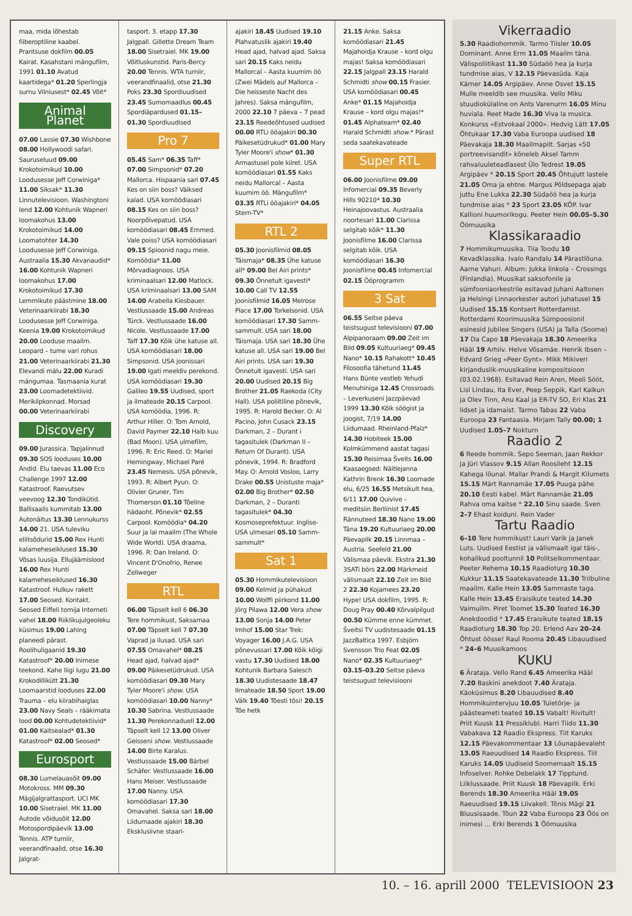maa, mida lõhestab fiiberoptiline kaabel. Prantsuse dokfilm 00.05 Kairat. Kasahstani mängufilm, 1991 01.10 Avatud kaartidega* 01.20 Sperlingja surnu Vilniusest* 02.45 Võit*
Animal Planet
07.00 Lassie 07.30 Wishbone 08.00 Hollywoodi safari. Sauruseluud 09.00 Krokotoimikud 10.00 Loodusesse Jeff Corwiniga* 11.00 Siksak* 11.30 Linnutelevisioon. Washingtoni lend 12.00 Kohtunik Wapneri loomakohus 13.00 Krokotoimikud 14.00 Loomatohter 14.30 Loodusesse Jeff Corwiniga. Austraalia 15.30 Akvanaudid* 16.00 Kohtunik Wapneri loomakohus 17.00 Krokotoimikud 17.30 Lemmikute päästmine 18.00 Veterinaarkiirabi 18.30 Loodusesse Jeff Corwiniga. Keenia 19.00 Krokotoimikud 20.00 Looduse maailm. Leopard – tume vari rohus 21.00 Veterinaarkiirabi 21.30 Elevandi mälu 22.00 Kuradi mängumaa. Tasmaania kurat 23.00 Loomadetektiivid. Merikilpkonnad. Morsad 00.00 Veterinaarkiirabi
Discovery
09.00 Jurassica. Tapjalinnud 09.30 SOS looduses 10.00 Andid. Elu taevas 11.00 Eco Challenge 1997 12.00 Katastroof. Raevutsev veevoog 12.30 Tondikütid. Ballisaalis kummitab 13.00 Autonäitus 13.30 Lennukurss 14.00 21. USA tuleviku eliitsõdurid 15.00 Rex Hunti kalameheseiklused 15.30 Võsas luusija. Ellujäämislood 16.00 Rex Hunti kalameheseiklused 16.30 Katastroof. Hulkuv rakett 17.00 Seosed. Kontakt. Seosed Eiffeli tornija Interneti vahel 18.00 Riiklikujulgeoleku küsimus 19.00 Lahing planeedi pärast. Roolihuligaanid 19.30 Katastroof* 20.00 Inimese teekond. Kahe liigi lugu 21.00 Krokodillikütt 21.30 Loomaarstid looduses 22.00 Trauma – elu kiirabihaiglas 23.00 Navy Seals – rääkimata lood 00.00 Kohtudetektiivid* 01.00 Kaitsealad* 01.30 Katastroof* 02.00 Seosed*
Eurosport
08.30 Lumelauasõit 09.00 Motokross. MM 09.30 Mägijalgrattasport. UCI MK 10.00 Sisetraiel. MK 11.00 Autode võidusõit 12.00 Motospordipäevik 13.00 Tennis. ATP turniir, veerandfinaalid, otse 16.30 Jalgrat-
tasport. 3. etapp 17.30 Jalgpall. Gillette Dream Team 18.00 Sisetraiel. MK 19.00 Võitluskunstid. Paris-Bercy 20.00 Tennis. WTA turniir, veerandfinaalid, otse 21.30 Poks 23.30 Spordiuudised 23.45 Sumomaadlus 00.45 Spordiäpardused 01.15–01.30 Spordiuudised
Pro 7
05.45 Sam* 06.35 Taff* 07.00 Simpsonid* 07.20 Mallorca. Hispaania sari 07.45 Kes on siin boss? Väiksed kalad. USA komöödiasari 08.15 Kes on siin boss? Noorpõlvepatud. USA komöödiasari 08.45 Emmed. Vale poiss? USA komöödiasari 09.15 Spioonid nagu meie. Komöödia* 11.00 Mõrvadiagnoos. USA kriminaalsari 12.00 Matlock. USA kriminaalsari 13.00 SAM 14.00 Arabella Kiesbauer. Vestlussaade 15.00 Andreas Türck. Vestlussaade 16.00 Nicole. Vestlussaade 17.00 Taff 17.30 Kõik ühe katuse all. USA komöödiasari 18.00 Simpsonid. USA joonissari 19.00 Igati meeldiv perekond. USA komöödiasari 19.30 Galileo 19.55 Uudised, sport ja ilmateade 20.15 Carpool. USA komöödia, 1996. R: Arthur Hiller. O: Tom Arnold, David Paymer 22.10 Halb kuu (Bad Moon). USA ulmefilm, 1996. R: Eric Reed. O: Mariel Hemingway, Michael Paré 23.45 Nemesis. USA põnevik, 1993. R: Albert Pyun. O: Olivier Gruner, Tim Thomerson 01.10 Tõeline hädaoht. Põnevik* 02.55 Carpool. Komöödia* 04.20 Suur ja lai maailm (The Whole Wide World). USA draama, 1996. R: Dan Ireland. O: Vincent D'Onofrio, Renee Zellweger
RTL
06.00 Täpselt kell 6 06.30 Tere hommikust, Saksamaa 07.00 Täpselt kell 7 07.30 Vaprad ja ilusad. USA sari 07.55 Omavahel* 08.25 Head ajad, halvad ajad* 09.00 Päikesetüdrukud. USA komöödiasari 09.30 Mary Tyler Moore'i show. USA komöödiasari 10.00 Nanny* 10.30 Sabrina. Vestlussaade 11.30 Perekonnaduell 12.00 Täpselt kell 12 13.00 Oliver Geisseni show. Vestlussaade 14.00 Birte Karalus. Vestlussaade 15.00 Bärbel Schäfer. Vestlussaade 16.00 Hans Meiser. Vestlussaade 17.00 Nanny. USA komöödiasari 17.30 Omavahel. Saksa sari 18.00 Liidumaade ajakiri 18.30 Eksklusiivne staari-
ajakiri 18.45 Uudised 19.10 Plahvatuslik ajakiri 19.40 Head ajad, halvad ajad. Saksa sari 20.15 Kaks neidu Mallorcal – Aasta kuumim öö (Zwei Mädels auf Mallorca – Die heisseste Nacht des Jahres). Saksa mängufilm, 2000 22.10 7 päeva – 7 pead 23.15 Reedeõhtused uudised 00.00 RTLi ööajakiri 00.30 Päikesetüdrukud* 01.00 Mary Tyler Moore'i show* 01.30 Armastusel pole kiiret. USA komöödiasari 01.55 Kaks neidu Mallorcal – Aasta kuumim öö. Mängufilm* 03.35 RTLi ööajakiri* 04.05 Stern-TV*
RTL 2
05.30 Joonisfilmid 08.05 Täismaja* 08.35 Ühe katuse all* 09.00 Bel Airi prints* 09.30 Õnnetult igavesti* 10.00 Call TV 12.55 Joonisfilmid 16.05 Melrose Place 17.00 Torkelsonid. USA komöödiasari 17.30 Samm-sammult. USA sari 18.00 Täismaja. USA sari 18.30 Ühe katuse all. USA sari 19.00 Bel Airi prints. USA sari 19.30 Õnnetult igavesti. USA sari 20.00 Uudised 20.15 Big Brother 21.05 Raekoda (City Hall). USA poliitiline põnevik, 1995. R: Harold Becker. O: Al Pacino, John Cusack 23.15 Darkman, 2 – Durant i tagasitulek (Darkman II – Return Of Durant). USA põnevik, 1994. R: Bradford May. O: Arnold Vosloo, Larry Drake 00.55 Unistuste maja* 02.00 Big Brother* 02.50 Darkman, 2 – Duranti tagasitulek* 04.30 Kosmoseprefektuur. Inglise-USA ulmesari 05.10 Samm-sammult*
Sat 1
05.30 Hommikutelevisioon 09.00 Kelmid ja pühakud 10.00 Wolffi piirkond 11.00 Jörg Pilawa 12.00 Vera show 13.00 Sonja 14.00 Peter Imhof 15.00 Star Trek: Voyager 16.00 J.A.G. USA põnevussari 17.00 Kõik kõigi vastu 17.30 Uudised 18.00 Kohtunik Barbara Salesch 18.30 Uudistesaade 18.47 Ilmateade 18.50 Sport 19.00 Välk 19.40 Tõesti tõsi! 20.15 Tõe hetk
21.15 Anke. Saksa komöödiasari 21.45 Majahoidja Krause – kord olgu majas! Saksa komöödiasari 22.15 Jalgpall 23.15 Harald Schmidti show 00.15 Frasier. USA komöödiasari 00.45 Anke* 01.15 Majahoidja Krause – kord olgu majas!* 01.45 Alphateam* 02.40 Harald Schmidti show.* Pärast seda saatekavateade
Super RTL
06.00 Joonisfilme 09.00 Infomercial 09.35 Beverly Hills 90210* 10.30 Heinajoovastus. Austraalia noortesari 11.00 Clarissa selgitab kõik* 11.30 Joonisfilme 16.00 Clarissa selgitab kõik. USA komöödiasari 16.30 Joonisfilme 00.45 Infomercial 02.15 Ööprogramm
3 Sat
06.55 Seitse päeva teistsugust televisiooni 07.00 Alpipanoraam 09.00 Zeit im Bild 09.05 Kultuuriaeg* 09.45 Nano* 10.15 Rahakott* 10.45 Filosoofia tähetund 11.45 Hans Bünte vestleb Yehudi Menuhiniga 12.45 Crossroads – Leverkuseni Jazzpäevad 1999 13.30 Kõik söögist ja joogist, 7/19 14.00 Liidumaad. Rheinland-Pfalz* 14.30 Hobiteek 15.00 Kolmkümmend aastat tagasi 15.30 Reisimaa Šveits 16.00 Kaasaegsed: Näitlejanna Kathrin Brenk 16.30 Loomade elu, 6/25 16.55 Metsikult hea, 6/11 17.00 Quivive – meditsiin Berliinist 17.45 Rännuteed 18.30 Nano 19.00 Täna 19.20 Kultuuriaeg 20.00 Päevapilk 20.15 Linnmaa – Austria. Seefeld 21.00 Välismaa päevik. Ekstra 21.30 3SATi börs 22.00 Märkmeid välismaalt 22.10 Zeit im Bild 2 22.30 Kojamees 23.20 Hype! USA dokfilm, 1995. R: Doug Pray 00.40 Kõrvalpilgud 00.50 Kümme enne kümmet. Šveitsi TV uudistesaade 01.15 JazzBaltica 1997. Esbjörn Svensson Trio Feat 02.05 Nano* 02.35 Kultuuriaeg* 03.15–03.20 Seitse päeva teistsugust televisiooni
Vikerraadio
5.30 Raadiohommik. Tarmo Tiisler 10.05 Dominant. Anne Erm 11.05 Maailm täna. Välispoliitikast 11.30 Südaöö hea ja kurja tundmise aias, V 12.15 Päevasüda. Kaja Kärner 14.05 Argipäev. Anne Osvet 15.15 Mulle meeldib see muusika. Vello Miku stuudiokülaline on Ants Varenurm 16.05 Minu huviala. Reet Made 16.30 Viva la musica. Konkurss «Estvokaal 2000». Hedvig Lätt 17.05 Õhtukaar 17.30 Vaba Euroopa uudised 18 Päevakaja 18.30 Maailmapilt. Sarjas «50 portreevisandit» kõneleb Aksel Tamm rahvaluuleteadlasest Ülo Tedrest 19.05 Argipäev * 20.15 Sport 20.45 Õhtujutt lastele 21.05 Oma ja ehtne. Margus Põldsepaga ajab juttu Ene Lukka 22.30 Südaöö hea ja kurja tundmise aias * 23 Sport 23.05 KÖP. Ivar Kallioni huumorikogu. Peeter Hein 00.05–5.30 Öömuusika
Klassikaraadio
7 Hommikumuusika. Tiia Toodu 10 Kevadklassika. Ivalo Randalu 14 Pärastlõuna. Aarne Vahuri. Album: Jukka linkola – Crossings (Finlandia). Muusikat saksofonile ja sümfooniaorkestrile esitavad Juhani Aaltonen ja Helsingi Linnaorkester autori juhatusel 15 Uudised 15.15 Kontsert Rotterdamist. Rotterdami Koorimuusika Sümpoosionil esinesid Jubilee Singers (USA) ja Talla (Soome) 17 Da Capo 18 Päevakaja 18.30 Ameerika Hääl 19 Arhiiv. Helve Võsamäe. Henrik Ibsen – Edvard Grieg «Peer Gynt». Mikk Mikiveri kirjanduslik-muusikaline kompositsioon (03.02.1968). Esitavad Rein Aren, Meeli Sööt, Lisl Lindau, Ita Ever, Peep Seppik, Karl Kalkun ja Olev Tinn, Anu Kaal ja ER-TV SO, Eri Klas 21 lidset ja idamaist. Tarmo Tabas 22 Vaba Euroopa 23 Fantaasia. Mirjam Tally 00.00; 1 Uudised 1.05–7 Nokturn
Raadio 2
6 Reede hommik. Sepo Seeman, Jaan Rekkor ja Jüri Vlassov 9.15 Allan Roosileht 12.15 Kahega lõunal. Mallar Prandi & Margit Kilumets 15.15 Märt Rannamäe 17.05 Puuga pähe 20.10 Eesti kabel. Märt Rannamäe 21.05 Rahva oma kaitse * 22.10 Sinu saade. Sven 2–7 Ehast koiduni. Rein Vader
Tartu Raadio
6–10 Tere hommikust! Lauri Varik ja Janek Luts. Uudised Eestist ja välismaalt igal täis-, kohalikud pooltunnil 10 Politseikommentaar. Peeter Rehema 10.15 Raadioturg 10.30 Kukkur 11.15 Saatekavateade 11.30 Triibuline maailm. Kalle Hein 13.05 Sammaste taga. Kalle Hein 13.45 Eraisikute teated 14.30 Vaimuilm. Piret Toomet 15.30 Teated 16.30 Anekdoodid * 17.45 Eraisikute teated 18.15 Raadioturg 18.30 Top 20. Erlend Aav 20–24 Õhtust öösse! Raul Rooma 20.45 Libauudised * 24–6 Muusikamoos
KUKU
6 Ärataja. Vello Rand 6.45 Ameerika Hääl 7.20 Baskini anekdoot 7.40 Ärataja. Käoküsimus 8.20 Libauudised 8.40 Hommikuintervjuu 10.05 Tuletõrje- ja päästeameti teated 10.15 Vabalt! Rivitult! Priit Kuusk 11 Pressiklubi. Harri Tiido 11.30 Vabakava 12 Raadio Ekspress. Tiit Karuks 12.15 Päevakommentaar 13 Lõunapäevaleht 13.05 Raeuudised 14 Raadio Ekspress. Tiit Karuks 14.05 Uudiseid Soomemaalt 15.15 Infoselver. Rohke Debelakk 17 Tipptund. Liiklussaade. Priit Kuusk 18 Päevapilk. Erki Berends 18.30 Ameerika Hääl 19.05 Raeuudised 19.15 Liivakell. Tõnis Mägi 21 Bluusisaade. Tõun 22 Vaba Euroopa 23 Öös on inimesi ... Erki Berends 1 Öömuusika
10. – 16. aprill 2000 TELEVISIOON 23